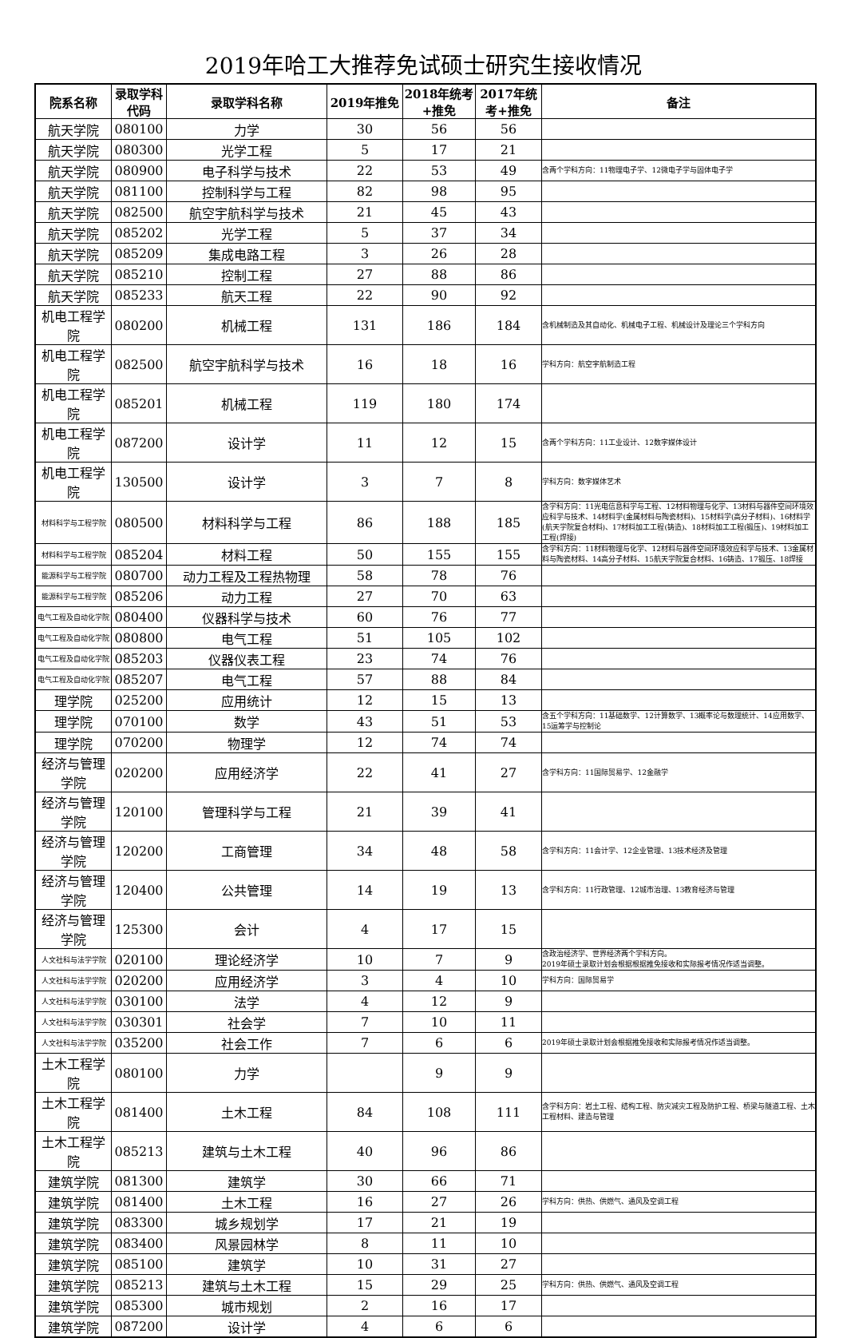2019年哈工大推荐免试硕士研究生接收情况
| 院系名称 | 录取学科代码 | 录取学科名称 | 2019年推免 | 2018年统考+推免 | 2017年统考+推免 | 备注 |
| --- | --- | --- | --- | --- | --- | --- |
| 航天学院 | 080100 | 力学 | 30 | 56 | 56 | |
| 航天学院 | 080300 | 光学工程 | 5 | 17 | 21 | |
| 航天学院 | 080900 | 电子科学与技术 | 22 | 53 | 49 | 含两个学科方向：11物理电子学、12微电子学与固体电子学 |
| 航天学院 | 081100 | 控制科学与工程 | 82 | 98 | 95 | |
| 航天学院 | 082500 | 航空宇航科学与技术 | 21 | 45 | 43 | |
| 航天学院 | 085202 | 光学工程 | 5 | 37 | 34 | |
| 航天学院 | 085209 | 集成电路工程 | 3 | 26 | 28 | |
| 航天学院 | 085210 | 控制工程 | 27 | 88 | 86 | |
| 航天学院 | 085233 | 航天工程 | 22 | 90 | 92 | |
| 机电工程学院 | 080200 | 机械工程 | 131 | 186 | 184 | 含机械制造及其自动化、机械电子工程、机械设计及理论三个学科方向 |
| 机电工程学院 | 082500 | 航空宇航科学与技术 | 16 | 18 | 16 | 学科方向：航空宇航制造工程 |
| 机电工程学院 | 085201 | 机械工程 | 119 | 180 | 174 | |
| 机电工程学院 | 087200 | 设计学 | 11 | 12 | 15 | 含两个学科方向：11工业设计、12数字媒体设计 |
| 机电工程学院 | 130500 | 设计学 | 3 | 7 | 8 | 学科方向：数字媒体艺术 |
| 材料科学与工程学院 | 080500 | 材料科学与工程 | 86 | 188 | 185 | 含学科方向：11光电信息科学与工程、12材料物理与化学、13材料与器件空间环境效应科学与技术、14材料学(金属材料与陶瓷材料)、15材料学(高分子材料)、16材料学(航天学院复合材料)、17材料加工工程(铸造)、18材料加工工程(锻压)、19材料加工工程(焊接) |
| 材料科学与工程学院 | 085204 | 材料工程 | 50 | 155 | 155 | 含学科方向：11材料物理与化学、12材料与器件空间环境效应科学与技术、13金属材料与陶瓷材料、14高分子材料、15航天学院复合材料、16铸造、17锻压、18焊接 |
| 能源科学与工程学院 | 080700 | 动力工程及工程热物理 | 58 | 78 | 76 | |
| 能源科学与工程学院 | 085206 | 动力工程 | 27 | 70 | 63 | |
| 电气工程及自动化学院 | 080400 | 仪器科学与技术 | 60 | 76 | 77 | |
| 电气工程及自动化学院 | 080800 | 电气工程 | 51 | 105 | 102 | |
| 电气工程及自动化学院 | 085203 | 仪器仪表工程 | 23 | 74 | 76 | |
| 电气工程及自动化学院 | 085207 | 电气工程 | 57 | 88 | 84 | |
| 理学院 | 025200 | 应用统计 | 12 | 15 | 13 | |
| 理学院 | 070100 | 数学 | 43 | 51 | 53 | 含五个学科方向：11基础数学、12计算数学、13概率论与数理统计、14应用数学、15运筹学与控制论 |
| 理学院 | 070200 | 物理学 | 12 | 74 | 74 | |
| 经济与管理学院 | 020200 | 应用经济学 | 22 | 41 | 27 | 含学科方向：11国际贸易学、12金融学 |
| 经济与管理学院 | 120100 | 管理科学与工程 | 21 | 39 | 41 | |
| 经济与管理学院 | 120200 | 工商管理 | 34 | 48 | 58 | 含学科方向：11会计学、12企业管理、13技术经济及管理 |
| 经济与管理学院 | 120400 | 公共管理 | 14 | 19 | 13 | 含学科方向：11行政管理、12城市治理、13教育经济与管理 |
| 经济与管理学院 | 125300 | 会计 | 4 | 17 | 15 | |
| 人文社科与法学学院 | 020100 | 理论经济学 | 10 | 7 | 9 | 含政治经济学、世界经济两个学科方向。 2019年硕士录取计划会根据根据推免接收和实际报考情况作适当调整。 |
| 人文社科与法学学院 | 020200 | 应用经济学 | 3 | 4 | 10 | 学科方向：国际贸易学 |
| 人文社科与法学学院 | 030100 | 法学 | 4 | 12 | 9 | |
| 人文社科与法学学院 | 030301 | 社会学 | 7 | 10 | 11 | |
| 人文社科与法学学院 | 035200 | 社会工作 | 7 | 6 | 6 | 2019年硕士录取计划会根据推免接收和实际报考情况作适当调整。 |
| 土木工程学院 | 080100 | 力学 | | 9 | 9 | |
| 土木工程学院 | 081400 | 土木工程 | 84 | 108 | 111 | 含学科方向：岩土工程、结构工程、防灾减灾工程及防护工程、桥梁与隧道工程、土木工程材料、建造与管理 |
| 土木工程学院 | 085213 | 建筑与土木工程 | 40 | 96 | 86 | |
| 建筑学院 | 081300 | 建筑学 | 30 | 66 | 71 | |
| 建筑学院 | 081400 | 土木工程 | 16 | 27 | 26 | 学科方向：供热、供燃气、通风及空调工程 |
| 建筑学院 | 083300 | 城乡规划学 | 17 | 21 | 19 | |
| 建筑学院 | 083400 | 风景园林学 | 8 | 11 | 10 | |
| 建筑学院 | 085100 | 建筑学 | 10 | 31 | 27 | |
| 建筑学院 | 085213 | 建筑与土木工程 | 15 | 29 | 25 | 学科方向：供热、供燃气、通风及空调工程 |
| 建筑学院 | 085300 | 城市规划 | 2 | 16 | 17 | |
| 建筑学院 | 087200 | 设计学 | 4 | 6 | 6 | |